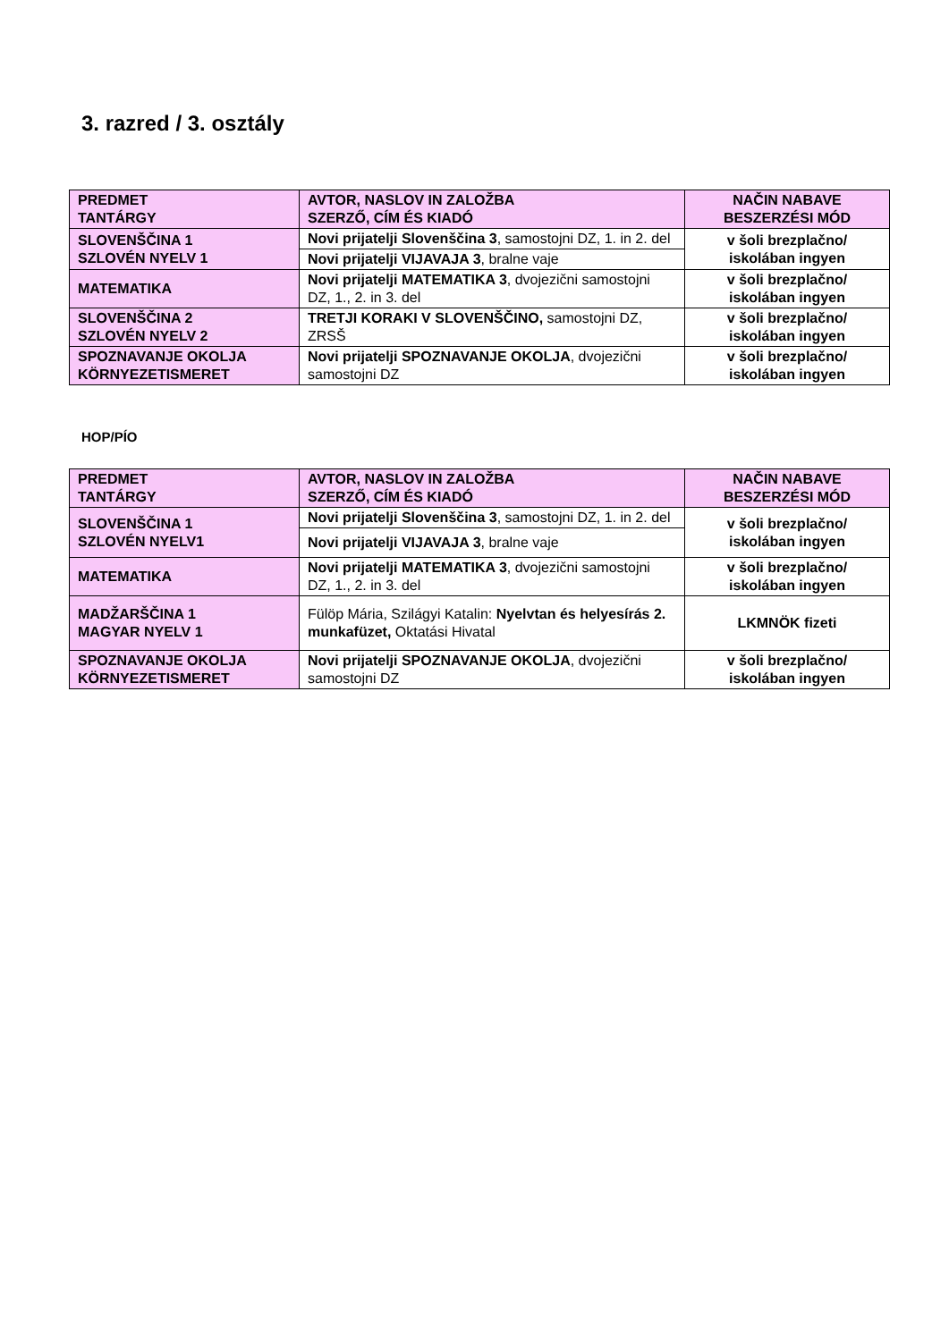3. razred / 3. osztály
| PREDMET TANTÁRGY | AVTOR, NASLOV IN ZALOŽBA SZERZŐ, CÍM ÉS KIADÓ | NAČIN NABAVE BESZERZÉSI MÓD |
| SLOVENŠČINA 1 SZLOVÉN NYELV 1 | Novi prijatelji Slovenščina 3 , samostojni DZ, 1. in 2. del | v šoli brezplačno/ iskolában ingyen |
| | Novi prijatelji VIJAVAJA 3 , bralne vaje | |
| MATEMATIKA | Novi prijatelji MATEMATIKA 3 , dvojezični samostojni DZ, 1., 2. in 3. del | v šoli brezplačno/ iskolában ingyen |
| SLOVENŠČINA 2 SZLOVÉN NYELV 2 | TRETJI KORAKI V SLOVENŠČINO, samostojni DZ, ZRSŠ | v šoli brezplačno/ iskolában ingyen |
| SPOZNAVANJE OKOLJA KÖRNYEZETISMERET | Novi prijatelji SPOZNAVANJE OKOLJA , dvojezični samostojni DZ | v šoli brezplačno/ iskolában ingyen |
HOP/PÍO
| PREDMET TANTÁRGY | AVTOR, NASLOV IN ZALOŽBA SZERZŐ, CÍM ÉS KIADÓ | NAČIN NABAVE BESZERZÉSI MÓD |
| SLOVENŠČINA 1 SZLOVÉN NYELV1 | Novi prijatelji Slovenščina 3 , samostojni DZ, 1. in 2. del | v šoli brezplačno/ iskolában ingyen |
| | Novi prijatelji VIJAVAJA 3 , bralne vaje | |
| MATEMATIKA | Novi prijatelji MATEMATIKA 3 , dvojezični samostojni DZ, 1., 2. in 3. del | v šoli brezplačno/ iskolában ingyen |
| MADŽARŠČINA 1 MAGYAR NYELV 1 | Fülöp Mária, Szilágyi Katalin: Nyelvtan és helyesírás 2. munkafüzet, Oktatási Hivatal | LKMNÖK fizeti |
| SPOZNAVANJE OKOLJA KÖRNYEZETISMERET | Novi prijatelji SPOZNAVANJE OKOLJA , dvojezični samostojni DZ | v šoli brezplačno/ iskolában ingyen |